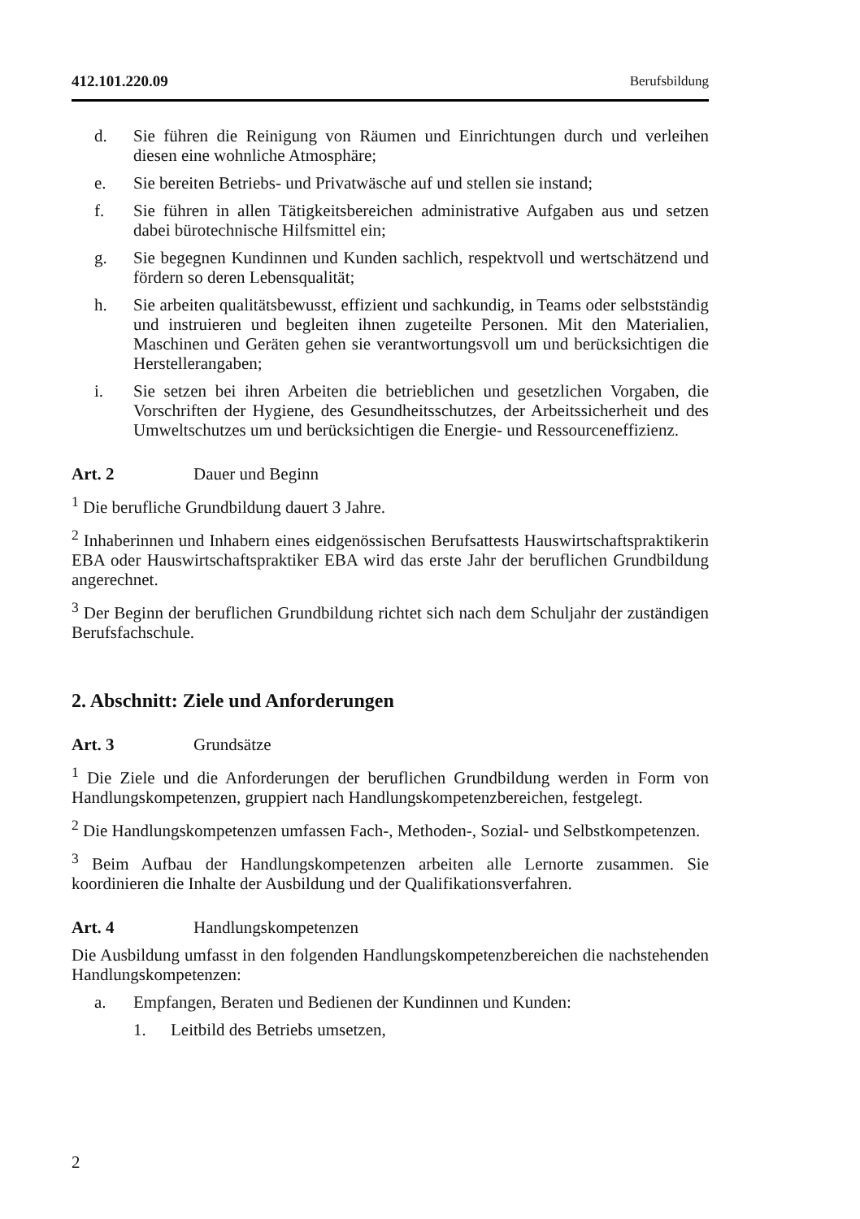412.101.220.09 Berufsbildung
d. Sie führen die Reinigung von Räumen und Einrichtungen durch und verleihen diesen eine wohnliche Atmosphäre;
e. Sie bereiten Betriebs- und Privatwäsche auf und stellen sie instand;
f. Sie führen in allen Tätigkeitsbereichen administrative Aufgaben aus und setzen dabei bürotechnische Hilfsmittel ein;
g. Sie begegnen Kundinnen und Kunden sachlich, respektvoll und wertschätzend und fördern so deren Lebensqualität;
h. Sie arbeiten qualitätsbewusst, effizient und sachkundig, in Teams oder selbstständig und instruieren und begleiten ihnen zugeteilte Personen. Mit den Materialien, Maschinen und Geräten gehen sie verantwortungsvoll um und berücksichtigen die Herstellerangaben;
i. Sie setzen bei ihren Arbeiten die betrieblichen und gesetzlichen Vorgaben, die Vorschriften der Hygiene, des Gesundheitsschutzes, der Arbeitssicherheit und des Umweltschutzes um und berücksichtigen die Energie- und Ressourceneffizienz.
Art. 2 Dauer und Beginn
<sup>1</sup> Die berufliche Grundbildung dauert 3 Jahre.
<sup>2</sup> Inhaberinnen und Inhabern eines eidgenössischen Berufsattests Hauswirtschaftspraktikerin EBA oder Hauswirtschaftspraktiker EBA wird das erste Jahr der beruflichen Grundbildung angerechnet.
<sup>3</sup> Der Beginn der beruflichen Grundbildung richtet sich nach dem Schuljahr der zuständigen Berufsfachschule.
2. Abschnitt: Ziele und Anforderungen
Art. 3 Grundsätze
<sup>1</sup> Die Ziele und die Anforderungen der beruflichen Grundbildung werden in Form von Handlungskompetenzen, gruppiert nach Handlungskompetenzbereichen, festgelegt.
<sup>2</sup> Die Handlungskompetenzen umfassen Fach-, Methoden-, Sozial- und Selbstkompetenzen.
<sup>3</sup> Beim Aufbau der Handlungskompetenzen arbeiten alle Lernorte zusammen. Sie koordinieren die Inhalte der Ausbildung und der Qualifikationsverfahren.
Art. 4 Handlungskompetenzen
Die Ausbildung umfasst in den folgenden Handlungskompetenzbereichen die nachstehenden Handlungskompetenzen:
a. Empfangen, Beraten und Bedienen der Kundinnen und Kunden:
1. Leitbild des Betriebs umsetzen,
2